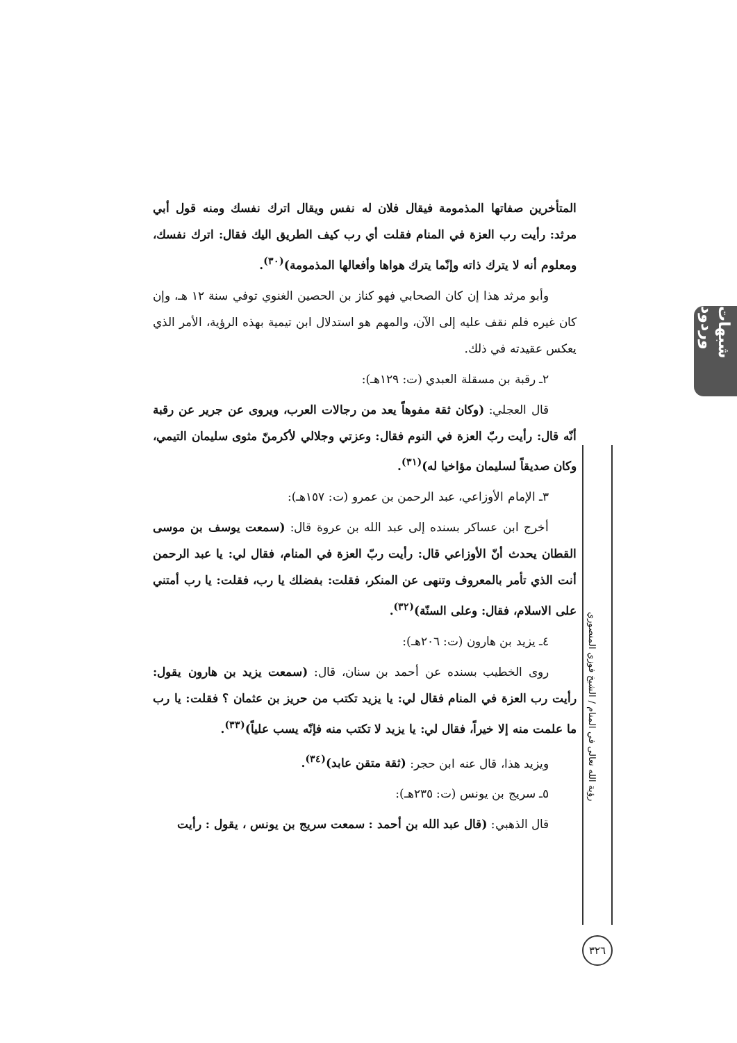شبهات وردود
رؤية الله تعالى في المنام / الشيخ فوزي المنصوري
٣٢٦
المتأخرين صفاتها المذمومة فيقال فلان له نفس ويقال اترك نفسك ومنه قول أبي مرثد: رأيت رب العزة في المنام فقلت أي رب كيف الطريق اليك فقال: اترك نفسك، ومعلوم أنه لا يترك ذاته وإنّما يترك هواها وأفعالها المذمومة)<sup>(٣٠)</sup>.
وأبو مرثد هذا إن كان الصحابي فهو كناز بن الحصين الغنوي توفي سنة ١٢ هـ، وإن كان غيره فلم نقف عليه إلى الآن، والمهم هو استدلال ابن تيمية بهذه الرؤية، الأمر الذي يعكس عقيدته في ذلك.
٢ـ رقبة بن مسقلة العبدي (ت: ١٢٩هـ):
قال العجلي: (وكان ثقة مفوهاً يعد من رجالات العرب، ويروى عن جرير عن رقبة أنّه قال: رأيت ربّ العزة في النوم فقال: وعزتي وجلالي لأكرمنّ مثوى سليمان التيمي، وكان صديقاً لسليمان مؤاخيا له)<sup>(٣١)</sup>.
٣ـ الإمام الأوزاعي، عبد الرحمن بن عمرو (ت: ١٥٧هـ):
أخرج ابن عساكر بسنده إلى عبد الله بن عروة قال: (سمعت يوسف بن موسى القطان يحدث أنّ الأوزاعي قال: رأيت ربّ العزة في المنام، فقال لي: يا عبد الرحمن أنت الذي تأمر بالمعروف وتنهى عن المنكر، فقلت: بفضلك يا رب، فقلت: يا رب أمتني على الاسلام، فقال: وعلى السنّة)<sup>(٣٢)</sup>.
٤ـ يزيد بن هارون (ت: ٢٠٦هـ):
روى الخطيب بسنده عن أحمد بن سنان، قال: (سمعت يزيد بن هارون يقول: رأيت رب العزة في المنام فقال لي: يا يزيد تكتب من حريز بن عثمان ؟ فقلت: يا رب ما علمت منه إلا خيراً، فقال لي: يا يزيد لا تكتب منه فإنّه يسب علياً)<sup>(٣٣)</sup>.
ويزيد هذا، قال عنه ابن حجر: (ثقة متقن عابد)<sup>(٣٤)</sup>.
٥ـ سريج بن يونس (ت: ٢٣٥هـ):
قال الذهبي: (قال عبد الله بن أحمد : سمعت سريج بن يونس ، يقول : رأيت